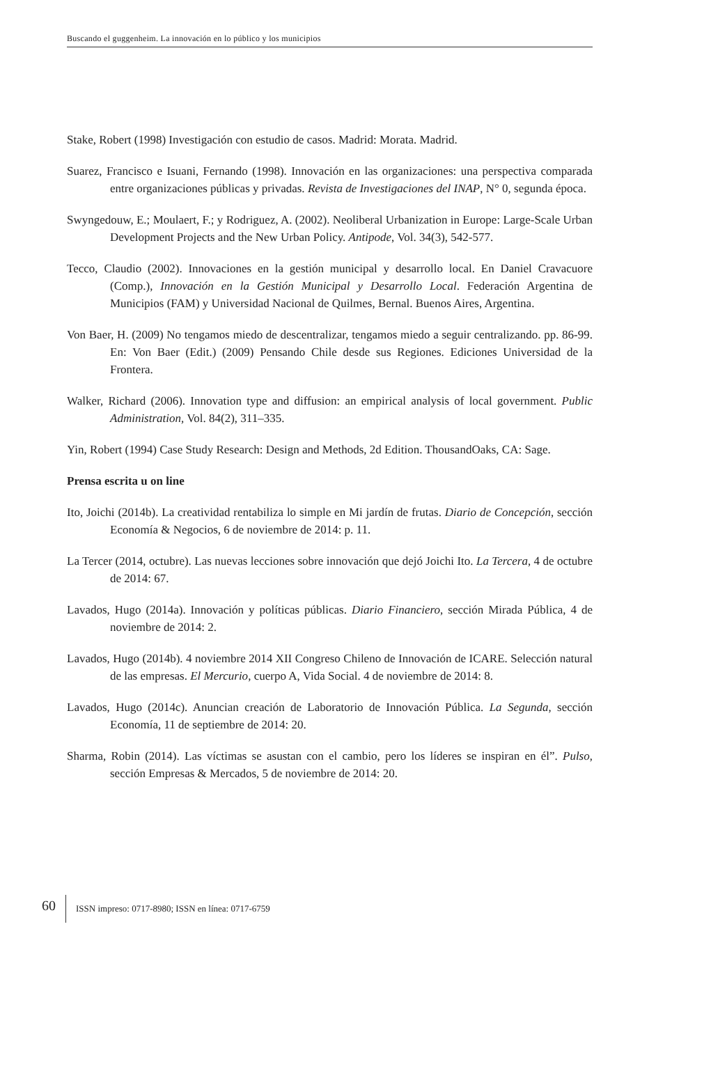Buscando el guggenheim. La innovación en lo público y los municipios
Stake, Robert (1998) Investigación con estudio de casos. Madrid: Morata. Madrid.
Suarez, Francisco e Isuani, Fernando (1998). Innovación en las organizaciones: una perspectiva comparada entre organizaciones públicas y privadas. Revista de Investigaciones del INAP, N° 0, segunda época.
Swyngedouw, E.; Moulaert, F.; y Rodriguez, A. (2002). Neoliberal Urbanization in Europe: Large-Scale Urban Development Projects and the New Urban Policy. Antipode, Vol. 34(3), 542-577.
Tecco, Claudio (2002). Innovaciones en la gestión municipal y desarrollo local. En Daniel Cravacuore (Comp.), Innovación en la Gestión Municipal y Desarrollo Local. Federación Argentina de Municipios (FAM) y Universidad Nacional de Quilmes, Bernal. Buenos Aires, Argentina.
Von Baer, H. (2009) No tengamos miedo de descentralizar, tengamos miedo a seguir centralizando. pp. 86-99. En: Von Baer (Edit.) (2009) Pensando Chile desde sus Regiones. Ediciones Universidad de la Frontera.
Walker, Richard (2006). Innovation type and diffusion: an empirical analysis of local government. Public Administration, Vol. 84(2), 311–335.
Yin, Robert (1994) Case Study Research: Design and Methods, 2d Edition. ThousandOaks, CA: Sage.
Prensa escrita u on line
Ito, Joichi (2014b). La creatividad rentabiliza lo simple en Mi jardín de frutas. Diario de Concepción, sección Economía & Negocios, 6 de noviembre de 2014: p. 11.
La Tercer (2014, octubre). Las nuevas lecciones sobre innovación que dejó Joichi Ito. La Tercera, 4 de octubre de 2014: 67.
Lavados, Hugo (2014a). Innovación y políticas públicas. Diario Financiero, sección Mirada Pública, 4 de noviembre de 2014: 2.
Lavados, Hugo (2014b). 4 noviembre 2014 XII Congreso Chileno de Innovación de ICARE. Selección natural de las empresas. El Mercurio, cuerpo A, Vida Social. 4 de noviembre de 2014: 8.
Lavados, Hugo (2014c). Anuncian creación de Laboratorio de Innovación Pública. La Segunda, sección Economía, 11 de septiembre de 2014: 20.
Sharma, Robin (2014). Las víctimas se asustan con el cambio, pero los líderes se inspiran en él”. Pulso, sección Empresas & Mercados, 5 de noviembre de 2014: 20.
60 ISSN impreso: 0717-8980; ISSN en línea: 0717-6759